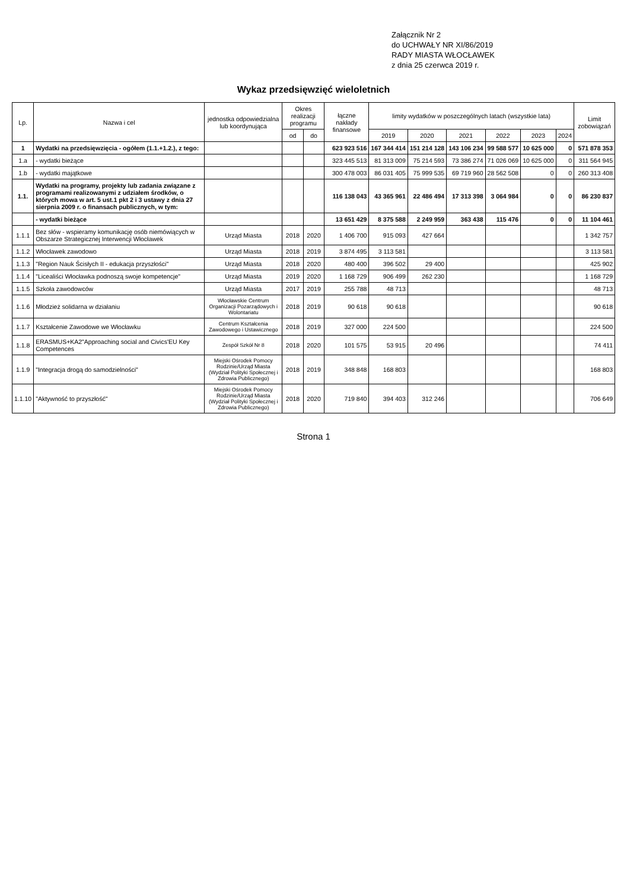Załącznik Nr 2
do UCHWAŁY NR XI/86/2019
RADY MIASTA WŁOCŁAWEK
z dnia 25 czerwca 2019 r.
Wykaz przedsięwzięć wieloletnich
| Lp. | Nazwa i cel | jednostka odpowiedzialna lub koordynująca | Okres realizacji programu | | łączne nakłady finansowe | limity wydatków w poszczególnych latach (wszystkie lata) | | | | | | Limit zobowiązań |
| --- | --- | --- | --- | --- | --- | --- | --- | --- | --- | --- | --- | --- |
| | | | od | do | | 2019 | 2020 | 2021 | 2022 | 2023 | 2024 | |
| 1 | Wydatki na przedsięwzięcia - ogółem (1.1.+1.2.), z tego: | | | | 623 923 516 | 167 344 414 | 151 214 128 | 143 106 234 | 99 588 577 | 10 625 000 | 0 | 571 878 353 |
| 1.a | - wydatki bieżące | | | | 323 445 513 | 81 313 009 | 75 214 593 | 73 386 274 | 71 026 069 | 10 625 000 | 0 | 311 564 945 |
| 1.b | - wydatki majątkowe | | | | 300 478 003 | 86 031 405 | 75 999 535 | 69 719 960 | 28 562 508 | 0 | 0 | 260 313 408 |
| 1.1. | Wydatki na programy, projekty lub zadania związane z programami realizowanymi z udziałem środków, o których mowa w art. 5 ust.1 pkt 2 i 3 ustawy z dnia 27 sierpnia 2009 r. o finansach publicznych, w tym: | | | | 116 138 043 | 43 365 961 | 22 486 494 | 17 313 398 | 3 064 984 | 0 | 0 | 86 230 837 |
| | - wydatki bieżące | | | | 13 651 429 | 8 375 588 | 2 249 959 | 363 438 | 115 476 | 0 | 0 | 11 104 461 |
| 1.1.1 | Bez słów - wspieramy komunikację osób niemówiących w Obszarze Strategicznej Interwencji Włocławek | Urząd Miasta | 2018 | 2020 | 1 406 700 | 915 093 | 427 664 | | | | | 1 342 757 |
| 1.1.2 | Włocławek zawodowo | Urząd Miasta | 2018 | 2019 | 3 874 495 | 3 113 581 | | | | | | 3 113 581 |
| 1.1.3 | "Region Nauk Ścisłych II - edukacja przyszłości" | Urząd Miasta | 2018 | 2020 | 480 400 | 396 502 | 29 400 | | | | | 425 902 |
| 1.1.4 | "Licealiści Włocławka podnoszą swoje kompetencje" | Urząd Miasta | 2019 | 2020 | 1 168 729 | 906 499 | 262 230 | | | | | 1 168 729 |
| 1.1.5 | Szkoła zawodowców | Urząd Miasta | 2017 | 2019 | 255 788 | 48 713 | | | | | | 48 713 |
| 1.1.6 | Młodzież solidarna w działaniu | Włocławskie Centrum Organizacji Pozarządowych i Wolontariatu | 2018 | 2019 | 90 618 | 90 618 | | | | | | 90 618 |
| 1.1.7 | Kształcenie Zawodowe we Włocławku | Centrum Kształcenia Zawodowego i Ustawicznego | 2018 | 2019 | 327 000 | 224 500 | | | | | | 224 500 |
| 1.1.8 | ERASMUS+KA2"Approaching social and Civics'EU Key Competences | Zespół Szkół Nr 8 | 2018 | 2020 | 101 575 | 53 915 | 20 496 | | | | | 74 411 |
| 1.1.9 | "Integracja drogą do samodzielności" | Miejski Ośrodek Pomocy Rodzinie/Urząd Miasta (Wydział Polityki Społecznej i Zdrowia Publicznego) | 2018 | 2019 | 348 848 | 168 803 | | | | | | 168 803 |
| 1.1.10 | "Aktywność to przyszłość" | Miejski Ośrodek Pomocy Rodzinie/Urząd Miasta (Wydział Polityki Społecznej i Zdrowia Publicznego) | 2018 | 2020 | 719 840 | 394 403 | 312 246 | | | | | 706 649 |
Strona 1